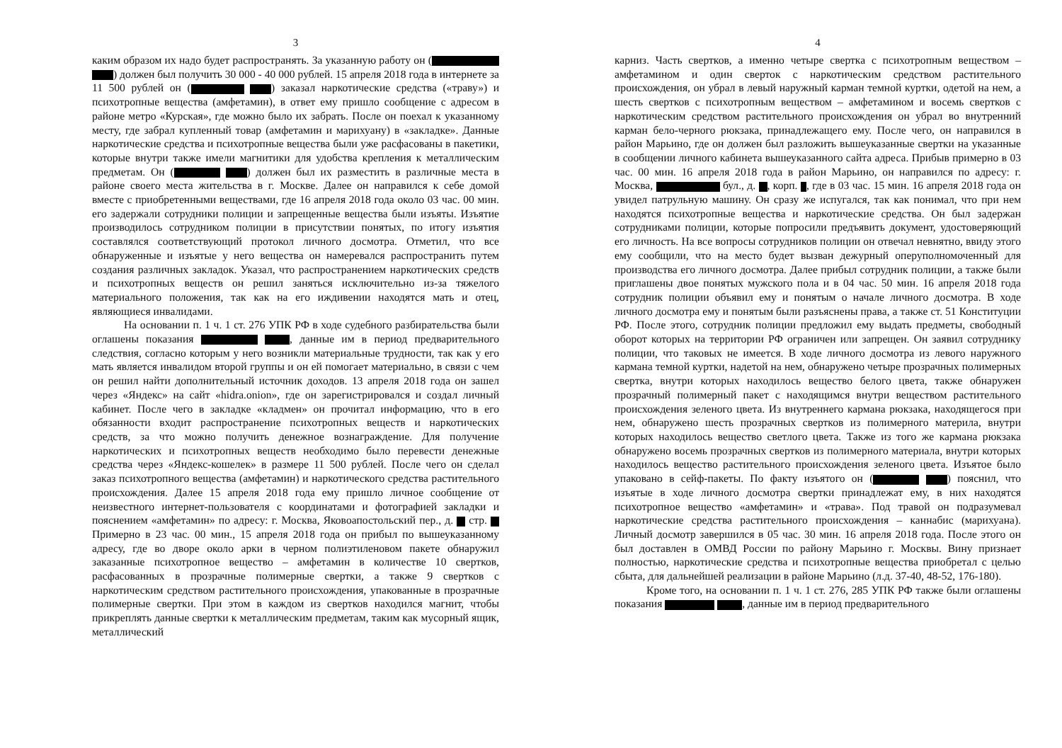3
каким образом их надо будет распространять. За указанную работу он ( ) должен был получить 30 000 - 40 000 рублей. 15 апреля 2018 года в интернете за 11 500 рублей он ( ) заказал наркотические средства («траву») и психотропные вещества (амфетамин), в ответ ему пришло сообщение с адресом в районе метро «Курская», где можно было их забрать. После он поехал к указанному месту, где забрал купленный товар (амфетамин и марихуану) в «закладке». Данные наркотические средства и психотропные вещества были уже расфасованы в пакетики, которые внутри также имели магнитики для удобства крепления к металлическим предметам. Он ( ) должен был их разместить в различные места в районе своего места жительства в г. Москве. Далее он направился к себе домой вместе с приобретенными веществами, где 16 апреля 2018 года около 03 час. 00 мин. его задержали сотрудники полиции и запрещенные вещества были изъяты. Изъятие производилось сотрудником полиции в присутствии понятых, по итогу изъятия составлялся соответствующий протокол личного досмотра. Отметил, что все обнаруженные и изъятые у него вещества он намеревался распространить путем создания различных закладок. Указал, что распространением наркотических средств и психотропных веществ он решил заняться исключительно из-за тяжелого материального положения, так как на его иждивении находятся мать и отец, являющиеся инвалидами.
На основании п. 1 ч. 1 ст. 276 УПК РФ в ходе судебного разбирательства были оглашены показания , данные им в период предварительного следствия, согласно которым у него возникли материальные трудности, так как у его мать является инвалидом второй группы и он ей помогает материально, в связи с чем он решил найти дополнительный источник доходов. 13 апреля 2018 года он зашел через «Яндекс» на сайт «hidra.onion», где он зарегистрировался и создал личный кабинет. После чего в закладке «кладмен» он прочитал информацию, что в его обязанности входит распространение психотропных веществ и наркотических средств, за что можно получить денежное вознаграждение. Для получение наркотических и психотропных веществ необходимо было перевести денежные средства через «Яндекс-кошелек» в размере 11 500 рублей. После чего он сделал заказ психотропного вещества (амфетамин) и наркотического средства растительного происхождения. Далее 15 апреля 2018 года ему пришло личное сообщение от неизвестного интернет-пользователя с координатами и фотографией закладки и пояснением «амфетамин» по адресу: г. Москва, Яковоапостольский пер., д. стр. Примерно в 23 час. 00 мин., 15 апреля 2018 года он прибыл по вышеуказанному адресу, где во дворе около арки в черном полиэтиленовом пакете обнаружил заказанные психотропное вещество – амфетамин в количестве 10 свертков, расфасованных в прозрачные полимерные свертки, а также 9 свертков с наркотическим средством растительного происхождения, упакованные в прозрачные полимерные свертки. При этом в каждом из свертков находился магнит, чтобы прикреплять данные свертки к металлическим предметам, таким как мусорный ящик, металлический
4
карниз. Часть свертков, а именно четыре свертка с психотропным веществом – амфетамином и один сверток с наркотическим средством растительного происхождения, он убрал в левый наружный карман темной куртки, одетой на нем, а шесть свертков с психотропным веществом – амфетамином и восемь свертков с наркотическим средством растительного происхождения он убрал во внутренний карман бело-черного рюкзака, принадлежащего ему. После чего, он направился в район Марьино, где он должен был разложить вышеуказанные свертки на указанные в сообщении личного кабинета вышеуказанного сайта адреса. Прибыв примерно в 03 час. 00 мин. 16 апреля 2018 года в район Марьино, он направился по адресу: г. Москва, бул., д. , корп. , где в 03 час. 15 мин. 16 апреля 2018 года он увидел патрульную машину. Он сразу же испугался, так как понимал, что при нем находятся психотропные вещества и наркотические средства. Он был задержан сотрудниками полиции, которые попросили предъявить документ, удостоверяющий его личность. На все вопросы сотрудников полиции он отвечал невнятно, ввиду этого ему сообщили, что на место будет вызван дежурный оперуполномоченный для производства его личного досмотра. Далее прибыл сотрудник полиции, а также были приглашены двое понятых мужского пола и в 04 час. 50 мин. 16 апреля 2018 года сотрудник полиции объявил ему и понятым о начале личного досмотра. В ходе личного досмотра ему и понятым были разъяснены права, а также ст. 51 Конституции РФ. После этого, сотрудник полиции предложил ему выдать предметы, свободный оборот которых на территории РФ ограничен или запрещен. Он заявил сотруднику полиции, что таковых не имеется. В ходе личного досмотра из левого наружного кармана темной куртки, надетой на нем, обнаружено четыре прозрачных полимерных свертка, внутри которых находилось вещество белого цвета, также обнаружен прозрачный полимерный пакет с находящимся внутри веществом растительного происхождения зеленого цвета. Из внутреннего кармана рюкзака, находящегося при нем, обнаружено шесть прозрачных свертков из полимерного материла, внутри которых находилось вещество светлого цвета. Также из того же кармана рюкзака обнаружено восемь прозрачных свертков из полимерного материала, внутри которых находилось вещество растительного происхождения зеленого цвета. Изъятое было упаковано в сейф-пакеты. По факту изъятого он ( ) пояснил, что изъятые в ходе личного досмотра свертки принадлежат ему, в них находятся психотропное вещество «амфетамин» и «трава». Под травой он подразумевал наркотические средства растительного происхождения – каннабис (марихуана). Личный досмотр завершился в 05 час. 30 мин. 16 апреля 2018 года. После этого он был доставлен в ОМВД России по району Марьино г. Москвы. Вину признает полностью, наркотические средства и психотропные вещества приобретал с целью сбыта, для дальнейшей реализации в районе Марьино (л.д. 37-40, 48-52, 176-180).
Кроме того, на основании п. 1 ч. 1 ст. 276, 285 УПК РФ также были оглашены показания , данные им в период предварительного